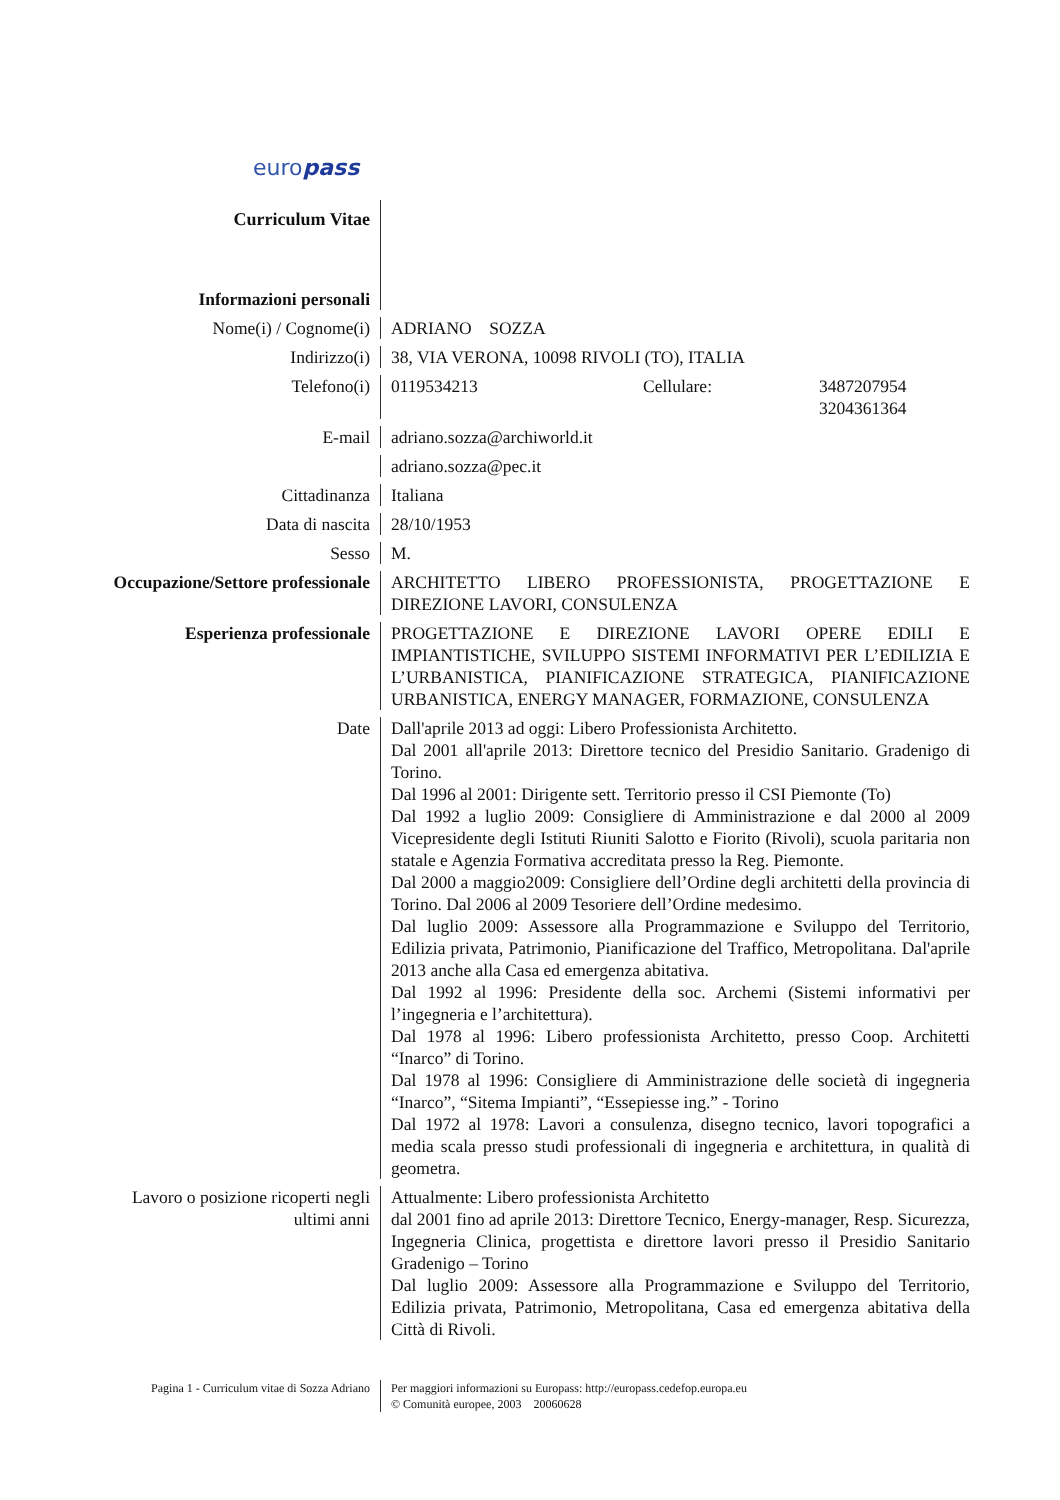europass
Curriculum Vitae
Informazioni personali
Nome(i) / Cognome(i) ADRIANO SOZZA
Indirizzo(i) 38, VIA VERONA, 10098 RIVOLI (TO), ITALIA
Telefono(i) 0119534213 Cellulare: 3487207954
3204361364
E-mail adriano.sozza@archiworld.it
adriano.sozza@pec.it
Cittadinanza Italiana
Data di nascita 28/10/1953
Sesso M.
Occupazione/Settore professionale
ARCHITETTO LIBERO PROFESSIONISTA, PROGETTAZIONE E DIREZIONE LAVORI, CONSULENZA
Esperienza professionale PROGETTAZIONE E DIREZIONE LAVORI OPERE EDILI E IMPIANTISTICHE, SVILUPPO SISTEMI INFORMATIVI PER L’EDILIZIA E L’URBANISTICA, PIANIFICAZIONE STRATEGICA, PIANIFICAZIONE URBANISTICA, ENERGY MANAGER, FORMAZIONE, CONSULENZA
Date Dall'aprile 2013 ad oggi: Libero Professionista Architetto.
Dal 2001 all'aprile 2013: Direttore tecnico del Presidio Sanitario. Gradenigo di Torino.
Dal 1996 al 2001: Dirigente sett. Territorio presso il CSI Piemonte (To)
Dal 1992 a luglio 2009: Consigliere di Amministrazione e dal 2000 al 2009 Vicepresidente degli Istituti Riuniti Salotto e Fiorito (Rivoli), scuola paritaria non statale e Agenzia Formativa accreditata presso la Reg. Piemonte.
Dal 2000 a maggio2009: Consigliere dell’Ordine degli architetti della provincia di Torino. Dal 2006 al 2009 Tesoriere dell’Ordine medesimo.
Dal luglio 2009: Assessore alla Programmazione e Sviluppo del Territorio, Edilizia privata, Patrimonio, Pianificazione del Traffico, Metropolitana. Dal'aprile 2013 anche alla Casa ed emergenza abitativa.
Dal 1992 al 1996: Presidente della soc. Archemi (Sistemi informativi per l’ingegneria e l’architettura).
Dal 1978 al 1996: Libero professionista Architetto, presso Coop. Architetti “Inarco” di Torino.
Dal 1978 al 1996: Consigliere di Amministrazione delle società di ingegneria “Inarco”, “Sitema Impianti”, “Essepiesse ing.” - Torino
Dal 1972 al 1978: Lavori a consulenza, disegno tecnico, lavori topografici a media scala presso studi professionali di ingegneria e architettura, in qualità di geometra.
Lavoro o posizione ricoperti negli ultimi anni
Attualmente: Libero professionista Architetto
dal 2001 fino ad aprile 2013: Direttore Tecnico, Energy-manager, Resp. Sicurezza, Ingegneria Clinica, progettista e direttore lavori presso il Presidio Sanitario Gradenigo – Torino
Dal luglio 2009: Assessore alla Programmazione e Sviluppo del Territorio, Edilizia privata, Patrimonio, Metropolitana, Casa ed emergenza abitativa della Città di Rivoli.
Pagina 1 - Curriculum vitae di Sozza Adriano
Per maggiori informazioni su Europass: http://europass.cedefop.europa.eu
© Comunità europee, 2003 20060628